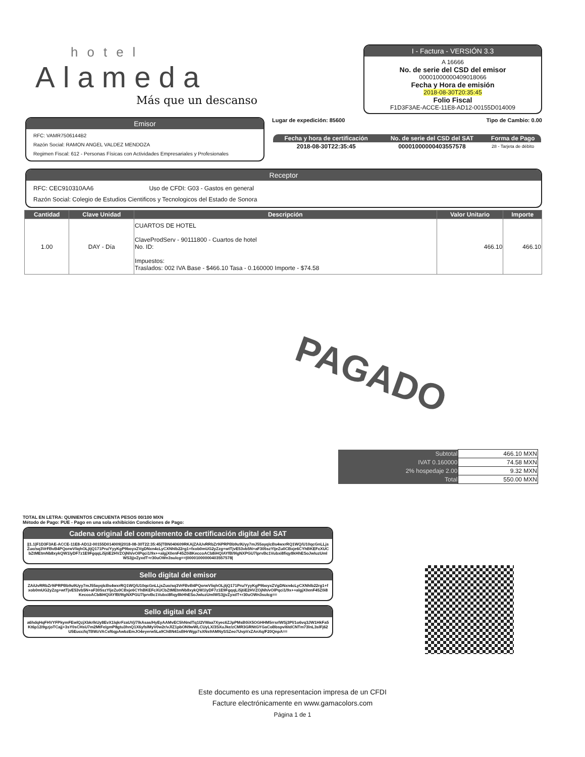hotel
Alameda
Más que un descanso
I - Factura - VERSIÓN 3.3
A 16666
No. de serie del CSD del emisor
00001000000409018066
Fecha y Hora de emisión
2018-08-30T20:35:45
Folio Fiscal
F1D3F3AE-ACCE-11E8-AD12-00155D014009
Emisor
RFC: VAMR7506144B2
Razón Social: RAMON ANGEL VALDEZ MENDOZA
Regimen Fiscal: 612 - Personas Físicas con Actividades Empresariales y Profesionales
Lugar de expedición: 85600 Tipo de Cambio: 0.00
| Fecha y hora de certificación | No. de serie del CSD del SAT | Forma de Pago |
| --- | --- | --- |
| 2018-08-30T22:35:45 | 00001000000403557578 | 28 - Tarjeta de débito |
Receptor
RFC: CEC910310AA6 Uso de CFDI: G03 - Gastos en general
Razón Social: Colegio de Estudios Cientificos y Tecnologicos del Estado de Sonora
| Cantidad | Clave Unidad | Descripción | Valor Unitario | Importe |
| --- | --- | --- | --- | --- |
| 1.00 | DAY - Día | CUARTOS DE HOTEL ClaveProdServ - 90111800 - Cuartos de hotel No. ID: Impuestos: Traslados: 002 IVA Base - $466.10 Tasa - 0.160000 Importe - $74.58 | 466.10 | 466.10 |
PAGADO
| Subtotal | 466.10 MXN |
| IVAT 0.160000 | 74.58 MXN |
| 2% hospedaje 2.00 | 9.32 MXN |
| Total | 550.00 MXN |
TOTAL EN LETRA: QUINIENTOS CINCUENTA PESOS 00/100 MXN
Método de Pago: PUE - Pago en una sola exhibición Condiciones de Pago:
Cadena original del complemento de certificación digital del SAT
||1.1|F1D3F3AE-ACCE-11E8-AD12-00155D014009|2018-08-30T22:35:45|TBN040609RKA|ZAiUvRRbZr9iPRPBb9u9Uyy7mJ55ayqlcBs4wxrRQ1WQ/U10qcGnLLjsZuo/sq3VrFBvB4PQorwVliqhOLjtjQ171Pru/YyyKgP9boyxZVgDNxn4cLyCXNhlb22rg1+fxob0mUG2yZzg+wtTjvE53vb5N+aF305szYljeZu0CBxje6CYhBKEFcXUCbZtMEtmNb8xykQW1lyDF7z1E9FgqqLi5jtiE2HVZOjNh/vOlPqci1/9x++algjX0enF45Z0i8KeccoACb8iHQlAYfB/9lgNXPGU7lprvBc1Vubxi8fiqy8kHhESoJwluzUmlWS3jjvZyxdT+r30uOWn3sulcg==|00001000000403557578|
Sello digital del emisor
ZAiUvRRbZr9iPRPBb9u9Uyy7mJ55ayqlcBs4wxrRQ1WQ/U10qcGnLLjsZuo/sq3VrFBvB4PQorwVliqhOLjtjQ171Pru/YyyKgP9boyxZVgDNxn4cLyCXNhlb22rg1+fxob0mUG2yZzg+wtTjvE53vb5N+aF305szYljeZu0CBxje6CYhBKEFcXUCbZtMEtmNb8xykQW1lyDF7z1E9FgqqLi5jtiE2HVZOjNh/vOlPqci1/9x++algjX0enF45Z0i8KeccoACb8iHQlAYfB/9lgNXPGU7lprvBc1Vubxi8fiqy8kHhESoJwluzUmlWS3jjvZyxdT+r30uOWn3sulcg==
Sello digital del SAT
a6hdqHqFHVYFPkymFEwlQzjXbkrlkUy8EvX1lqkrFzaUVj/7lkAsas/HyEyAAMvEC5hNndTq1l2VWaa7Xyec6ZJpPMsB0iX5OGHHM5rrsrlWSj3Pl/1o6vq3JW1HkFa5Kt6p12i9gzjoTCajj+3sY0sCHsU7m2MtFe/gmP8gtu3hnQ1X6yfslMyV0w2r/vJlZ1pbON9wWLCUyLX/3SXuJke/zCMR3GRNtGYGaCoBbspvl6tdCNTm73lnL3slFj62U5Eucc/lqTBWzVACsf6qpAwbzEmJO4eyerw5La9ChBN41sBHrWgp7sXNs9AMNySSZeo7UvpVxZAnXq/F20QnpA==
Este documento es una representacion impresa de un CFDI
Facture electrónicamente en www.gamacolors.com
Página 1 de 1